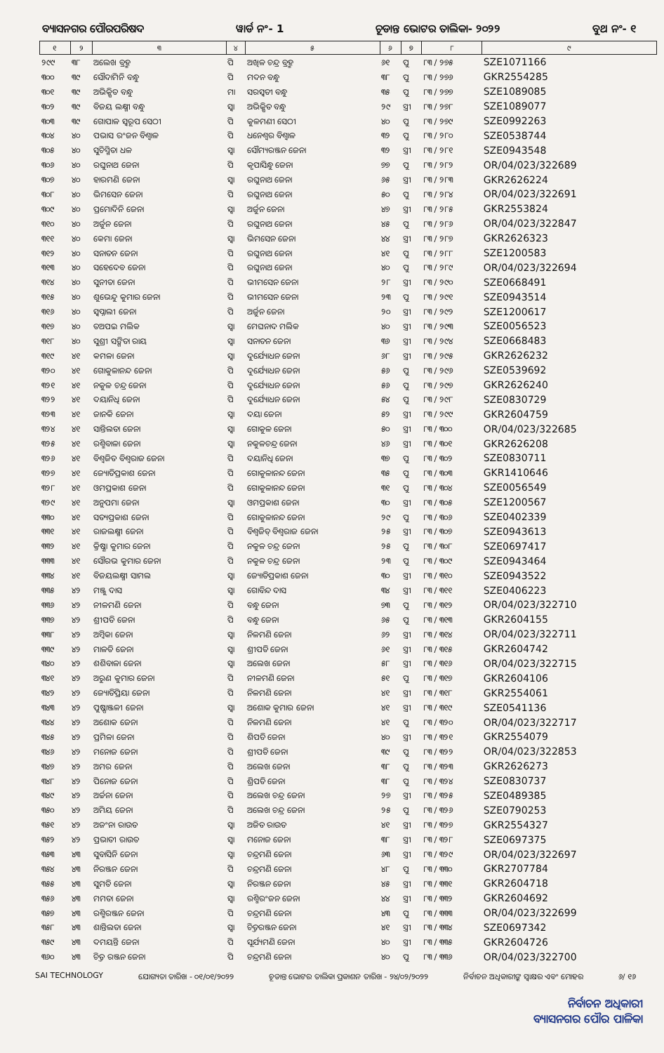ବ୍ୟାସନଗର ପୌରପରିଷଦ ୱାର୍ଡ ନଂ- 1 ଚୂଡାନ୍ତ ଭୋଟର ତାଲିକା- ୨୦୨୨ ବୁଥ ନଂ- ୧
| ୧ | ୨ | ୩ | ୪ | ୫ | ୬ | ୭ | ୮ | ୯ |
| --- | --- | --- | --- | --- | --- | --- | --- | --- |
| ୨୯୯ | ୩୮ | ଅଲେଖ ବ୍ରହ୍ମ | ପି | ଅଖିଳ ଚନ୍ଦ୍ର ବ୍ରହ୍ମ | ୬୧ | ପୁ | ୮୩ / ୨୭୫ | SZE1071166 |
| ୩୦୦ | ୩୯ | ସୌଦାମିନି ବନ୍ଧୁ | ପି | ମଦନ ବନ୍ଧୁ | ୩୮ | ପୁ | ୮୩ / ୨୭୬ | GKR2554285 |
| ୩୦୧ | ୩୯ | ଅଭିକ୍ଷିତ ବନ୍ଧୁ | ମା | ସରସ୍ୱତୀ ବନ୍ଧୁ | ୩୫ | ପୁ | ୮୩ / ୨୭୭ | SZE1089085 |
| ୩୦୨ | ୩୯ | ବିଜୟ ଲକ୍ଷ୍ମୀ ବନ୍ଧୁ | ସ୍ୱା | ଅଭିକ୍ଷିତ ବନ୍ଧୁ | ୨୯ | ସ୍ତ୍ରୀ | ୮୩ / ୨୭୮ | SZE1089077 |
| ୩୦୩ | ୩୯ | ଗୋପାଳ ସ୍ୱରୂପ ସେଠୀ | ପି | କୁଳମଣୀ ସେଠୀ | ୪୦ | ପୁ | ୮୩ / ୨୭୯ | SZE0992263 |
| ୩୦୪ | ୪୦ | ପଭାସ ରଂଜନ ବିଶ୍ୱାଳ | ପି | ଧନେଶ୍ୱର ବିଶ୍ୱାଳ | ୩୨ | ପୁ | ୮୩ / ୨୮୦ | SZE0538744 |
| ୩୦୫ | ୪୦ | ସୁଚିସ୍ମିତା ଧଳ | ସ୍ୱା | ସୌମ୍ୟରଞ୍ଜନ ଜେନା | ୩୨ | ସ୍ତ୍ରୀ | ୮୩ / ୨୮୧ | SZE0943548 |
| ୩୦୬ | ୪୦ | ରଘୁନାଥ ଜେନା | ପି | କୃପାସିନ୍ଧୁ ଜେନା | ୭୭ | ପୁ | ୮୩ / ୨୮୨ | OR/04/023/322689 |
| ୩୦୭ | ୪୦ | ହାରମଣି ଜେନା | ସ୍ୱା | ରଘୁନାଥ ଜେନା | ୬୫ | ସ୍ତ୍ରୀ | ୮୩ / ୨୮୩ | GKR2626224 |
| ୩୦୮ | ୪୦ | ଭିମସେନ ଜେନା | ପି | ରଘୁନାଥ ଜେନା | ୫୦ | ପୁ | ୮୩ / ୨୮୪ | OR/04/023/322691 |
| ୩୦୯ | ୪୦ | ପ୍ରମୋଦିନି ଜେନା | ସ୍ୱା | ଅର୍ଜୁନ ଜେନା | ୪୭ | ସ୍ତ୍ରୀ | ୮୩ / ୨୮୫ | GKR2553824 |
| ୩୧୦ | ୪୦ | ଅର୍ଜୁନ ଜେନା | ପି | ରଘୁନାଥ ଜେନା | ୪୫ | ପୁ | ୮୩ / ୨୮୬ | OR/04/023/322847 |
| ୩୧୧ | ୪୦ | କେମା ଜେନା | ସ୍ୱା | ଭିମସେନ ଜେନା | ୪୪ | ସ୍ତ୍ରୀ | ୮୩ / ୨୮୭ | GKR2626323 |
| ୩୧୨ | ୪୦ | ସନାତନ ଜେନା | ପି | ରଘୁନାଥ ଜେନା | ୪୧ | ପୁ | ୮୩ / ୨୮୮ | SZE1200583 |
| ୩୧୩ | ୪୦ | ସହେଦେବ ଜେନା | ପି | ରଘୁନାଥ ଜେନା | ୪୦ | ପୁ | ୮୩ / ୨୮୯ | OR/04/023/322694 |
| ୩୧୪ | ୪୦ | ସୁନୀତା ଜେନା | ପି | ଭୀମସେନ ଜେନା | ୨୮ | ସ୍ତ୍ରୀ | ୮୩ / ୨୯୦ | SZE0668491 |
| ୩୧୫ | ୪୦ | ଶୁଭେନ୍ଦୁ କୁମାର ଜେନା | ପି | ଭୀମସେନ ଜେନା | ୨୩ | ପୁ | ୮୩ / ୨୯୧ | SZE0943514 |
| ୩୧୬ | ୪୦ | ସ୍ୱପ୍ନାଲୀ ଜେନା | ପି | ଅର୍ଜୁନ ଜେନା | ୨୦ | ସ୍ତ୍ରୀ | ୮୩ / ୨୯୨ | SZE1200617 |
| ୩୧୭ | ୪୦ | ତଅପଇ ମଲିକ | ସ୍ୱା | ମେଘନାଦ ମଲିକ | ୪୦ | ସ୍ତ୍ରୀ | ୮୩ / ୨୯୩ | SZE0056523 |
| ୩୧୮ | ୪୦ | ସୁଶ୍ରୀ ସଙ୍ଗିତା ରାୟ | ସ୍ୱା | ସନାତନ ଜେନା | ୩୬ | ସ୍ତ୍ରୀ | ୮୩ / ୨୯୪ | SZE0668483 |
| ୩୧୯ | ୪୧ | କମଳା ଜେନା | ସ୍ୱା | ଦୁର୍ଯ୍ୟୋଧନ ଜେନା | ୬୮ | ସ୍ତ୍ରୀ | ୮୩ / ୨୯୫ | GKR2626232 |
| ୩୨୦ | ୪୧ | ଗୋକୁଳାନନ୍ଦ ଜେନା | ପି | ଦୁର୍ଯ୍ୟୋଧନ ଜେନା | ୫୬ | ପୁ | ୮୩ / ୨୯୬ | SZE0539692 |
| ୩୨୧ | ୪୧ | ନକୁଳ ଚନ୍ଦ୍ର ଜେନା | ପି | ଦୁର୍ଯ୍ୟୋଧନ ଜେନା | ୫୬ | ପୁ | ୮୩ / ୨୯୭ | GKR2626240 |
| ୩୨୨ | ୪୧ | ଦୟାନିଧି ଜେନା | ପି | ଦୁର୍ଯ୍ୟୋଧନ ଜେନା | ୫୪ | ପୁ | ୮୩ / ୨୯୮ | SZE0830729 |
| ୩୨୩ | ୪୧ | ଜାନକି ଜେନା | ସ୍ୱା | ଦୟା ଜେନା | ୫୨ | ସ୍ତ୍ରୀ | ୮୩ / ୨୯୯ | GKR2604759 |
| ୩୨୪ | ୪୧ | ସାନ୍ତିଲତା ଜେନା | ସ୍ୱା | ଗୋକୁଳ ଜେନା | ୫୦ | ସ୍ତ୍ରୀ | ୮୩ / ୩୦୦ | OR/04/023/322685 |
| ୩୨୫ | ୪୧ | ରଶ୍ମିବାଳା ଜେନା | ସ୍ୱା | ନକୁଳଚନ୍ଦ୍ର ଜେନା | ୪୬ | ସ୍ତ୍ରୀ | ୮୩ / ୩୦୧ | GKR2626208 |
| ୩୨୬ | ୪୧ | ବିଶ୍ୱଜିତ ବିଶ୍ୱରାଜ ଜେନା | ପି | ଦୟାନିଧି ଜେନା | ୩୭ | ପୁ | ୮୩ / ୩୦୨ | SZE0830711 |
| ୩୨୭ | ୪୧ | ଜ୍ୟୋତିପ୍ରକାଶ ଜେନା | ପି | ଗୋକୁଳାନନ୍ଦ ଜେନା | ୩୫ | ପୁ | ୮୩ / ୩୦୩ | GKR1410646 |
| ୩୨୮ | ୪୧ | ଓମପ୍ରକାଶ ଜେନା | ପି | ଗୋକୁଳାନନ୍ଦ ଜେନା | ୩୧ | ପୁ | ୮୩ / ୩୦୪ | SZE0056549 |
| ୩୨୯ | ୪୧ | ଅନୁପମା ଜେନା | ସ୍ୱା | ଓମପ୍ରକାଶ ଜେନା | ୩୦ | ସ୍ତ୍ରୀ | ୮୩ / ୩୦୫ | SZE1200567 |
| ୩୩୦ | ୪୧ | ସତ୍ୟପ୍ରକାଶ ଜେନା | ପି | ଗୋକୁଳାନନ୍ଦ ଜେନା | ୨୯ | ପୁ | ୮୩ / ୩୦୬ | SZE0402339 |
| ୩୩୧ | ୪୧ | ରାଜଲକ୍ଷ୍ମୀ ଜେନା | ପି | ବିଶ୍ୱଜିତ୍ ବିଶ୍ୱରାଜ ଜେନା | ୨୫ | ସ୍ତ୍ରୀ | ୮୩ / ୩୦୭ | SZE0943613 |
| ୩୩୨ | ୪୧ | କ୍ରିଷ୍ଣା କୁମାର ଜେନା | ପି | ନକୁଳ ଚନ୍ଦ୍ର ଜେନା | ୨୫ | ପୁ | ୮୩ / ୩୦୮ | SZE0697417 |
| ୩୩୩ | ୪୧ | ସୌରଭ କୁମାର ଜେନା | ପି | ନକୁଳ ଚନ୍ଦ୍ର ଜେନା | ୨୩ | ପୁ | ୮୩ / ୩୦୯ | SZE0943464 |
| ୩୩୪ | ୪୧ | ବିଜୟଲକ୍ଷ୍ମୀ ସାମଲ | ସ୍ୱା | ଜ୍ୟୋତିପ୍ରକାଶ ଜେନା | ୩୦ | ସ୍ତ୍ରୀ | ୮୩ / ୩୧୦ | SZE0943522 |
| ୩୩୫ | ୪୨ | ମଞ୍ଜୁ ଦାସ | ସ୍ୱା | ଗୋବିନ୍ଦ ଦାସ | ୩୪ | ସ୍ତ୍ରୀ | ୮୩ / ୩୧୧ | SZE0406223 |
| ୩୩୬ | ୪୨ | ନୀଳମଣି ଜେନା | ପି | ବନ୍ଧୁ ଜେନା | ୭୩ | ପୁ | ୮୩ / ୩୧୨ | OR/04/023/322710 |
| ୩୩୭ | ୪୨ | ଶ୍ରୀପତି ଜେନା | ପି | ବନ୍ଧୁ ଜେନା | ୬୫ | ପୁ | ୮୩ / ୩୧୩ | GKR2604155 |
| ୩୩୮ | ୪୨ | ଅମ୍ବିକା ଜେନା | ସ୍ୱା | ନିଳମଣି ଜେନା | ୬୨ | ସ୍ତ୍ରୀ | ୮୩ / ୩୧୪ | OR/04/023/322711 |
| ୩୩୯ | ୪୨ | ମାଳତି ଜେନା | ସ୍ୱା | ଶ୍ରୀପତି ଜେନା | ୬୧ | ସ୍ତ୍ରୀ | ୮୩ / ୩୧୫ | GKR2604742 |
| ୩୪୦ | ୪୨ | ଶଶିବାଳା ଜେନା | ସ୍ୱା | ଅଲେଖ ଜେନା | ୫୮ | ସ୍ତ୍ରୀ | ୮୩ / ୩୧୬ | OR/04/023/322715 |
| ୩୪୧ | ୪୨ | ଅରୁଣ କୁମାର ଜେନା | ପି | ନୀଳମଣି ଜେନା | ୫୧ | ପୁ | ୮୩ / ୩୧୭ | GKR2604106 |
| ୩୪୨ | ୪୨ | ଜ୍ୟୋତିପ୍ରିୟା ଜେନା | ପି | ନିଳମଣି ଜେନା | ୪୧ | ସ୍ତ୍ରୀ | ୮୩ / ୩୧୮ | GKR2554061 |
| ୩୪୩ | ୪୨ | ପୁଷ୍ପାଞ୍ଜଳୀ ଜେନା | ସ୍ୱା | ଅଶୋକ କୁମାର ଜେନା | ୪୧ | ସ୍ତ୍ରୀ | ୮୩ / ୩୧୯ | SZE0541136 |
| ୩୪୪ | ୪୨ | ଅଶୋକ ଜେନା | ପି | ନିଳମଣି ଜେନା | ୪୧ | ପୁ | ୮୩ / ୩୨୦ | OR/04/023/322717 |
| ୩୪୫ | ୪୨ | ପ୍ରମିଳା ଜେନା | ପି | ଶିପତି ଜେନା | ୪୦ | ସ୍ତ୍ରୀ | ୮୩ / ୩୨୧ | GKR2554079 |
| ୩୪୬ | ୪୨ | ମନୋଜ ଜେନା | ପି | ଶ୍ରୀପତି ଜେନା | ୩୯ | ପୁ | ୮୩ / ୩୨୨ | OR/04/023/322853 |
| ୩୪୭ | ୪୨ | ଅମର ଜେନା | ପି | ଅଲେଖ ଜେନା | ୩୮ | ପୁ | ୮୩ / ୩୨୩ | GKR2626273 |
| ୩୪୮ | ୪୨ | ପିନୋଜ ଜେନା | ପି | ଶ୍ରିପତି ଜେନା | ୩୮ | ପୁ | ୮୩ / ୩୨୪ | SZE0830737 |
| ୩୪୯ | ୪୨ | ଅର୍ଚ୍ଚନା ଜେନା | ପି | ଅଲେଖ ଚନ୍ଦ୍ର ଜେନା | ୨୭ | ସ୍ତ୍ରୀ | ୮୩ / ୩୨୫ | SZE0489385 |
| ୩୫୦ | ୪୨ | ଅମିୟ ଜେନା | ପି | ଅଲେଖ ଚନ୍ଦ୍ର ଜେନା | ୨୫ | ପୁ | ୮୩ / ୩୨୬ | SZE0790253 |
| ୩୫୧ | ୪୨ | ଅଜଂନା ରାଉତ | ସ୍ୱା | ଅଜିତ ରାଉତ | ୪୧ | ସ୍ତ୍ରୀ | ୮୩ / ୩୨୭ | GKR2554327 |
| ୩୫୨ | ୪୨ | ପ୍ରଭାତୀ ରାଉତ | ସ୍ୱା | ମନୋଜ ଜେନା | ୩୮ | ସ୍ତ୍ରୀ | ୮୩ / ୩୨୮ | SZE0697375 |
| ୩୫୩ | ୪୩ | ସୁବାସିନି ଜେନା | ସ୍ୱା | ଚନ୍ଦ୍ରମଣି ଜେନା | ୬୩ | ସ୍ତ୍ରୀ | ୮୩ / ୩୨୯ | OR/04/023/322697 |
| ୩୫୪ | ୪୩ | ନିରଞ୍ଜନ ଜେନା | ପି | ଚନ୍ଦ୍ରମଣି ଜେନା | ୪୮ | ପୁ | ୮୩ / ୩୩୦ | GKR2707784 |
| ୩୫୫ | ୪୩ | ସୁମତି ଜେନା | ସ୍ୱା | ନିରଞ୍ଜନ ଜେନା | ୪୫ | ସ୍ତ୍ରୀ | ୮୩ / ୩୩୧ | GKR2604718 |
| ୩୫୬ | ୪୩ | ମମତା ଜେନା | ସ୍ୱା | ରଶ୍ମିରଂଜନ ଜେନା | ୪୪ | ସ୍ତ୍ରୀ | ୮୩ / ୩୩୨ | GKR2604692 |
| ୩୫୭ | ୪୩ | ରଶ୍ମିରଞ୍ଜନ ଜେନା | ପି | ଚନ୍ଦ୍ରମଣି ଜେନା | ୪୩ | ପୁ | ୮୩ / ୩୩୩ | OR/04/023/322699 |
| ୩୫୮ | ୪୩ | ଶାନ୍ତିଲତା ଜେନା | ସ୍ୱା | ଚିତ୍ତରଞ୍ଜନ ଜେନା | ୪୧ | ସ୍ତ୍ରୀ | ୮୩ / ୩୩୪ | SZE0697342 |
| ୩୫୯ | ୪୩ | ଦମୟନ୍ତି ଜେନା | ପି | ସୂର୍ଯ୍ୟମଣି ଜେନା | ୪୦ | ସ୍ତ୍ରୀ | ୮୩ / ୩୩୫ | GKR2604726 |
| ୩୬୦ | ୪୩ | ଚିତ୍ତ ରଞ୍ଜନ ଜେନା | ପି | ଚନ୍ଦ୍ରମଣି ଜେନା | ୪୦ | ପୁ | ୮୩ / ୩୩୬ | OR/04/023/322700 |
SAI TECHNOLOGY ଯୋଗ୍ୟତା ତାରିଖ - ୦୧/୦୧/୨୦୨୨ ଚୂଡାନ୍ତ ଭୋଟର ତାଲିକା ପ୍ରକାଶନ ତାରିଖ - ୨୪/୦୨/୨୦୨୨ ନିର୍ବାଚନ ଅଧିକାରୀଙ୍କ ସ୍ୱାକ୍ଷର ଏବଂ ମୋହର ୬/ ୧୬
ନିର୍ବାଚନ ଅଧିକାରୀ
ବ୍ୟାସନଗର ପୌର ପାଳିକା